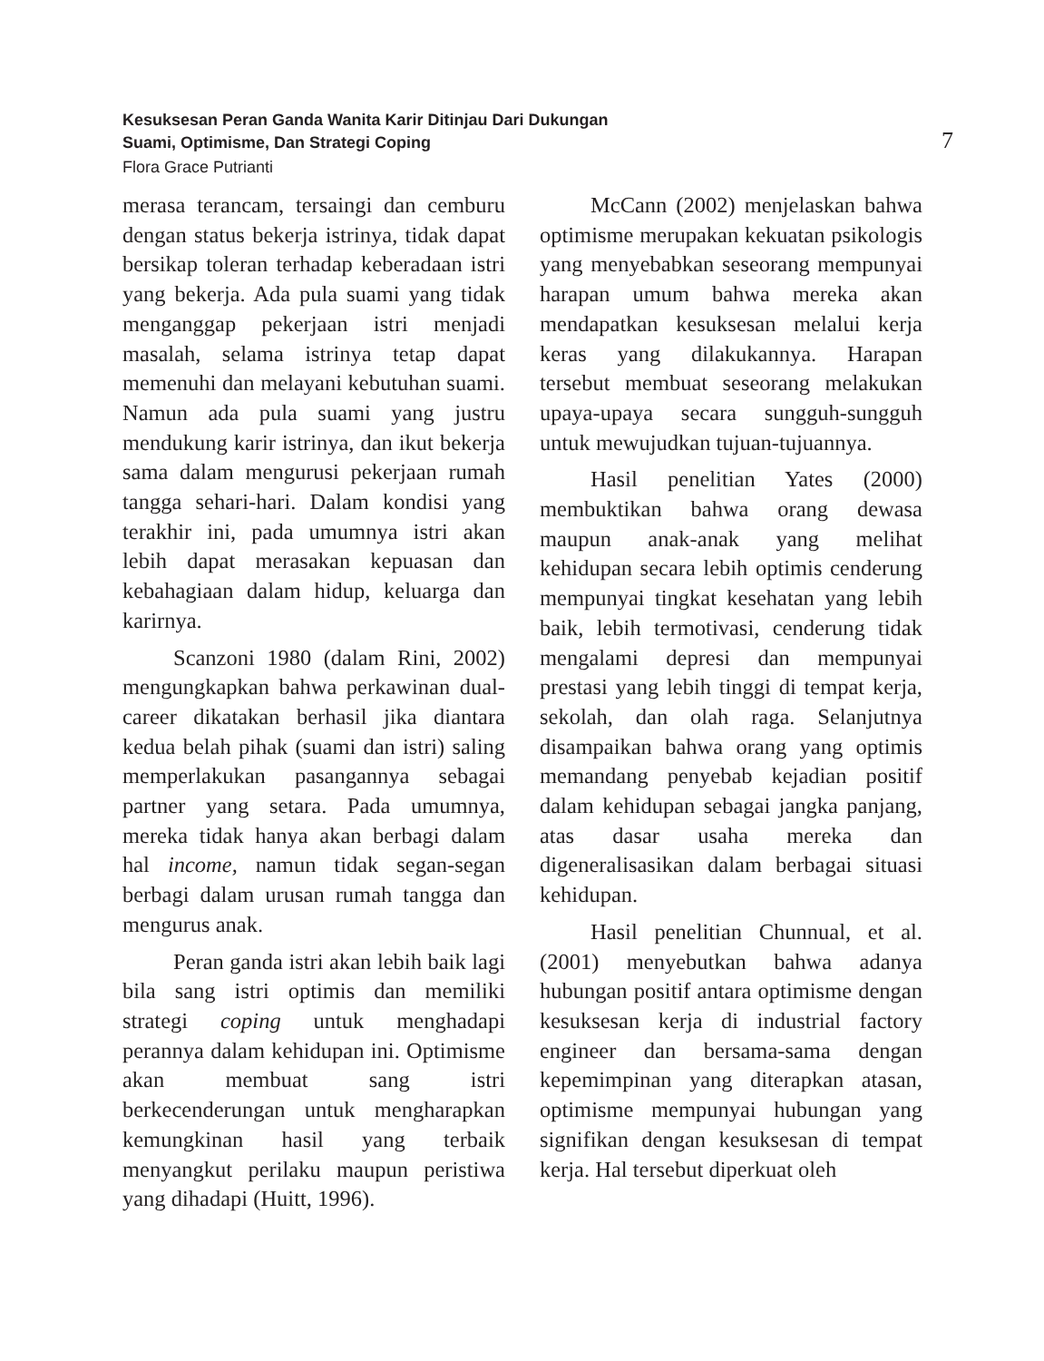Kesuksesan Peran Ganda Wanita Karir Ditinjau Dari Dukungan
Suami, Optimisme, Dan Strategi Coping
Flora Grace Putrianti
7
merasa terancam, tersaingi dan cemburu dengan status bekerja istrinya, tidak dapat bersikap toleran terhadap keberadaan istri yang bekerja. Ada pula suami yang tidak menganggap pekerjaan istri menjadi masalah, selama istrinya tetap dapat memenuhi dan melayani kebutuhan suami. Namun ada pula suami yang justru mendukung karir istrinya, dan ikut bekerja sama dalam mengurusi pekerjaan rumah tangga sehari-hari. Dalam kondisi yang terakhir ini, pada umumnya istri akan lebih dapat merasakan kepuasan dan kebahagiaan dalam hidup, keluarga dan karirnya.
Scanzoni 1980 (dalam Rini, 2002) mengungkapkan bahwa perkawinan dual-career dikatakan berhasil jika diantara kedua belah pihak (suami dan istri) saling memperlakukan pasangannya sebagai partner yang setara. Pada umumnya, mereka tidak hanya akan berbagi dalam hal income, namun tidak segan-segan berbagi dalam urusan rumah tangga dan mengurus anak.
Peran ganda istri akan lebih baik lagi bila sang istri optimis dan memiliki strategi coping untuk menghadapi perannya dalam kehidupan ini. Optimisme akan membuat sang istri berkecenderungan untuk mengharapkan kemungkinan hasil yang terbaik menyangkut perilaku maupun peristiwa yang dihadapi (Huitt, 1996).
McCann (2002) menjelaskan bahwa optimisme merupakan kekuatan psikologis yang menyebabkan seseorang mempunyai harapan umum bahwa mereka akan mendapatkan kesuksesan melalui kerja keras yang dilakukannya. Harapan tersebut membuat seseorang melakukan upaya-upaya secara sungguh-sungguh untuk mewujudkan tujuan-tujuannya.
Hasil penelitian Yates (2000) membuktikan bahwa orang dewasa maupun anak-anak yang melihat kehidupan secara lebih optimis cenderung mempunyai tingkat kesehatan yang lebih baik, lebih termotivasi, cenderung tidak mengalami depresi dan mempunyai prestasi yang lebih tinggi di tempat kerja, sekolah, dan olah raga. Selanjutnya disampaikan bahwa orang yang optimis memandang penyebab kejadian positif dalam kehidupan sebagai jangka panjang, atas dasar usaha mereka dan digeneralisasikan dalam berbagai situasi kehidupan.
Hasil penelitian Chunnual, et al. (2001) menyebutkan bahwa adanya hubungan positif antara optimisme dengan kesuksesan kerja di industrial factory engineer dan bersama-sama dengan kepemimpinan yang diterapkan atasan, optimisme mempunyai hubungan yang signifikan dengan kesuksesan di tempat kerja. Hal tersebut diperkuat oleh